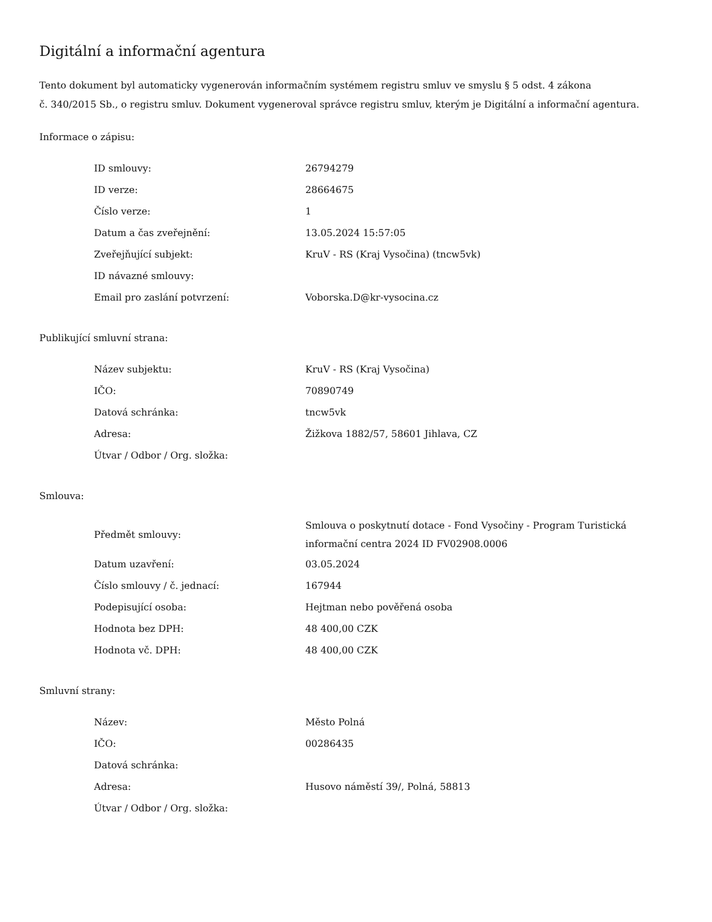Digitální a informační agentura
Tento dokument byl automaticky vygenerován informačním systémem registru smluv ve smyslu § 5 odst. 4 zákona
č. 340/2015 Sb., o registru smluv. Dokument vygeneroval správce registru smluv, kterým je Digitální a informační agentura.
Informace o zápisu:
| ID smlouvy: | 26794279 |
| ID verze: | 28664675 |
| Číslo verze: | 1 |
| Datum a čas zveřejnění: | 13.05.2024 15:57:05 |
| Zveřejňující subjekt: | KruV - RS (Kraj Vysočina) (tncw5vk) |
| ID návazné smlouvy: | |
| Email pro zaslání potvrzení: | Voborska.D@kr-vysocina.cz |
Publikující smluvní strana:
| Název subjektu: | KruV - RS (Kraj Vysočina) |
| IČO: | 70890749 |
| Datová schránka: | tncw5vk |
| Adresa: | Žižkova 1882/57, 58601 Jihlava, CZ |
| Útvar / Odbor / Org. složka: | |
Smlouva:
| Předmět smlouvy: | Smlouva o poskytnutí dotace - Fond Vysočiny - Program Turistická informační centra 2024 ID FV02908.0006 |
| Datum uzavření: | 03.05.2024 |
| Číslo smlouvy / č. jednací: | 167944 |
| Podepisující osoba: | Hejtman nebo pověřená osoba |
| Hodnota bez DPH: | 48 400,00 CZK |
| Hodnota vč. DPH: | 48 400,00 CZK |
Smluvní strany:
| Název: | Město Polná |
| IČO: | 00286435 |
| Datová schránka: | |
| Adresa: | Husovo náměstí 39/, Polná, 58813 |
| Útvar / Odbor / Org. složka: | |